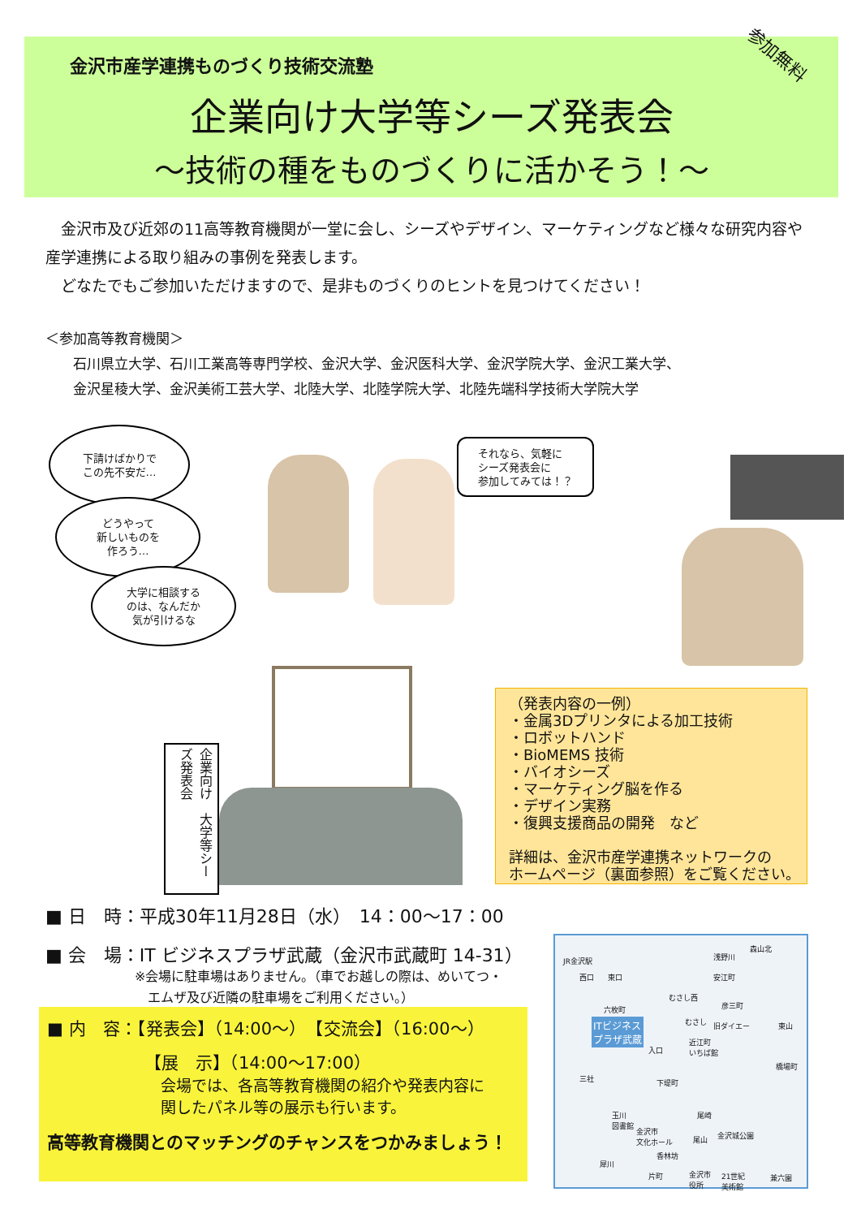金沢市産学連携ものづくり技術交流塾
企業向け大学等シーズ発表会
～技術の種をものづくりに活かそう！～
参加無料
　金沢市及び近郊の11高等教育機関が一堂に会し、シーズやデザイン、マーケティングなど様々な研究内容や産学連携による取り組みの事例を発表します。
　どなたでもご参加いただけますので、是非ものづくりのヒントを見つけてください！
＜参加高等教育機関＞
　　石川県立大学、石川工業高等専門学校、金沢大学、金沢医科大学、金沢学院大学、金沢工業大学、
　　金沢星稜大学、金沢美術工芸大学、北陸大学、北陸学院大学、北陸先端科学技術大学院大学
下請けばかりで
この先不安だ…
どうやって
新しいものを
作ろう…
大学に相談する
のは、なんだか
気が引けるな
それなら、気軽に
シーズ発表会に
参加してみては！？
企業向け　大学等シーズ発表会
（発表内容の一例）
・金属3Dプリンタによる加工技術
・ロボットハンド
・BioMEMS 技術
・バイオシーズ
・マーケティング脳を作る
・デザイン実務
・復興支援商品の開発　など
詳細は、金沢市産学連携ネットワークの
ホームページ（裏面参照）をご覧ください。
■ 日　時：平成30年11月28日（水）　14：00～17：00
■ 会　場：IT ビジネスプラザ武蔵（金沢市武蔵町 14-31）
※会場に駐車場はありません。（車でお越しの際は、めいてつ・
　エムザ及び近隣の駐車場をご利用ください。）
■ 内　容：【発表会】（14:00～）　【交流会】（16:00～）
【展　示】（14:00～17:00）
会場では、各高等教育機関の紹介や発表内容に
関したパネル等の展示も行います。
高等教育機関とのマッチングのチャンスをつかみましょう！
JR金沢駅
西口 東口 安江町
浅野川
森山北
彦三町 六枚町
むさし西
むさし 旧ダイエー 東山 ITビジネス
プラザ武蔵
入口
近江町
いちば館
橋場町
三社 下堤町
玉川
図書館
金沢市
文化ホール
尾崎
金沢城公園 尾山
香林坊
犀川
片町 金沢市
役所
21世紀
美術館
兼六園